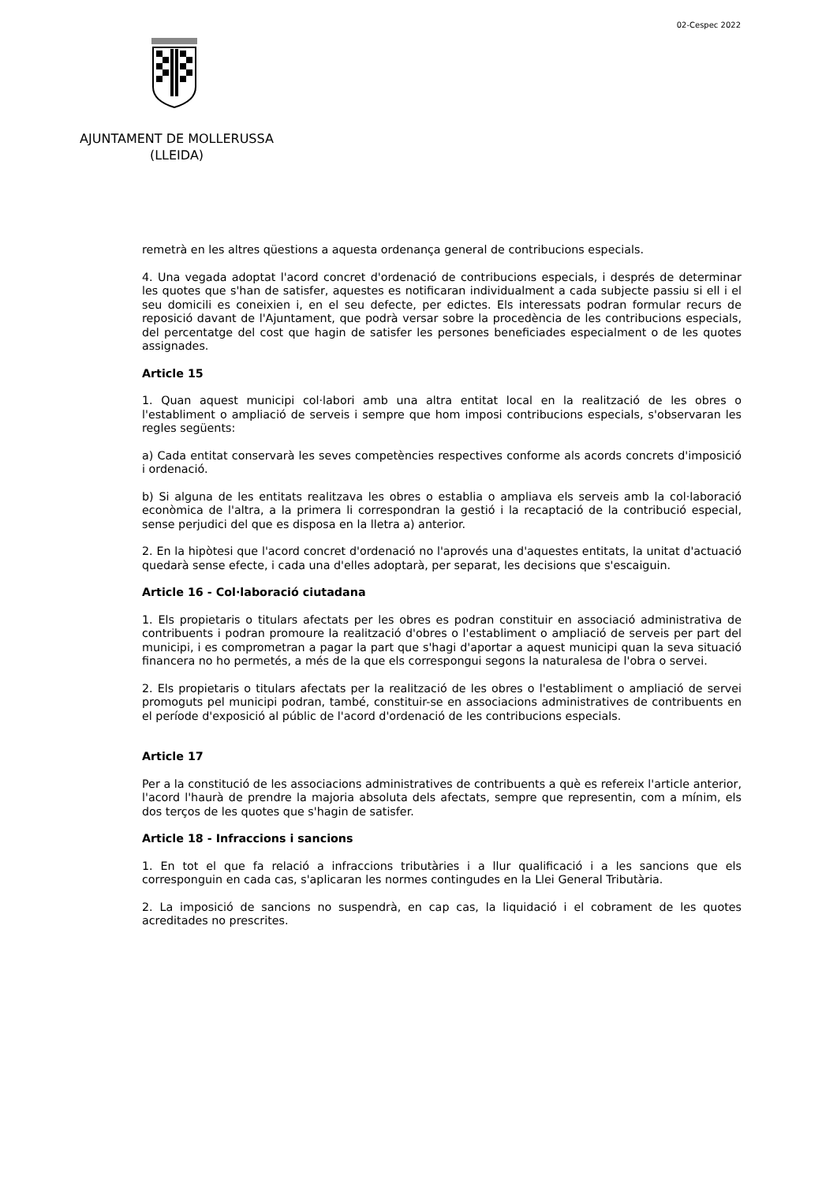02-Cespec 2022
AJUNTAMENT DE MOLLERUSSA
(LLEIDA)
remetrà en les altres qüestions a aquesta ordenança general de contribucions especials.
4. Una vegada adoptat l'acord concret d'ordenació de contribucions especials, i després de determinar les quotes que s'han de satisfer, aquestes es notificaran individualment a cada subjecte passiu si ell i el seu domicili es coneixien i, en el seu defecte, per edictes. Els interessats podran formular recurs de reposició davant de l'Ajuntament, que podrà versar sobre la procedència de les contribucions especials, del percentatge del cost que hagin de satisfer les persones beneficiades especialment o de les quotes assignades.
Article 15
1. Quan aquest municipi col·labori amb una altra entitat local en la realització de les obres o l'establiment o ampliació de serveis i sempre que hom imposi contribucions especials, s'observaran les regles següents:
a) Cada entitat conservarà les seves competències respectives conforme als acords concrets d'imposició i ordenació.
b) Si alguna de les entitats realitzava les obres o establia o ampliava els serveis amb la col·laboració econòmica de l'altra, a la primera li correspondran la gestió i la recaptació de la contribució especial, sense perjudici del que es disposa en la lletra a) anterior.
2. En la hipòtesi que l'acord concret d'ordenació no l'aprovés una d'aquestes entitats, la unitat d'actuació quedarà sense efecte, i cada una d'elles adoptarà, per separat, les decisions que s'escaiguin.
Article 16 - Col·laboració ciutadana
1. Els propietaris o titulars afectats per les obres es podran constituir en associació administrativa de contribuents i podran promoure la realització d'obres o l'establiment o ampliació de serveis per part del municipi, i es comprometran a pagar la part que s'hagi d'aportar a aquest municipi quan la seva situació financera no ho permetés, a més de la que els correspongui segons la naturalesa de l'obra o servei.
2. Els propietaris o titulars afectats per la realització de les obres o l'establiment o ampliació de servei promoguts pel municipi podran, també, constituir-se en associacions administratives de contribuents en el període d'exposició al públic de l'acord d'ordenació de les contribucions especials.
Article 17
Per a la constitució de les associacions administratives de contribuents a què es refereix l'article anterior, l'acord l'haurà de prendre la majoria absoluta dels afectats, sempre que representin, com a mínim, els dos terços de les quotes que s'hagin de satisfer.
Article 18 - Infraccions i sancions
1. En tot el que fa relació a infraccions tributàries i a llur qualificació i a les sancions que els corresponguin en cada cas, s'aplicaran les normes contingudes en la Llei General Tributària.
2. La imposició de sancions no suspendrà, en cap cas, la liquidació i el cobrament de les quotes acreditades no prescrites.